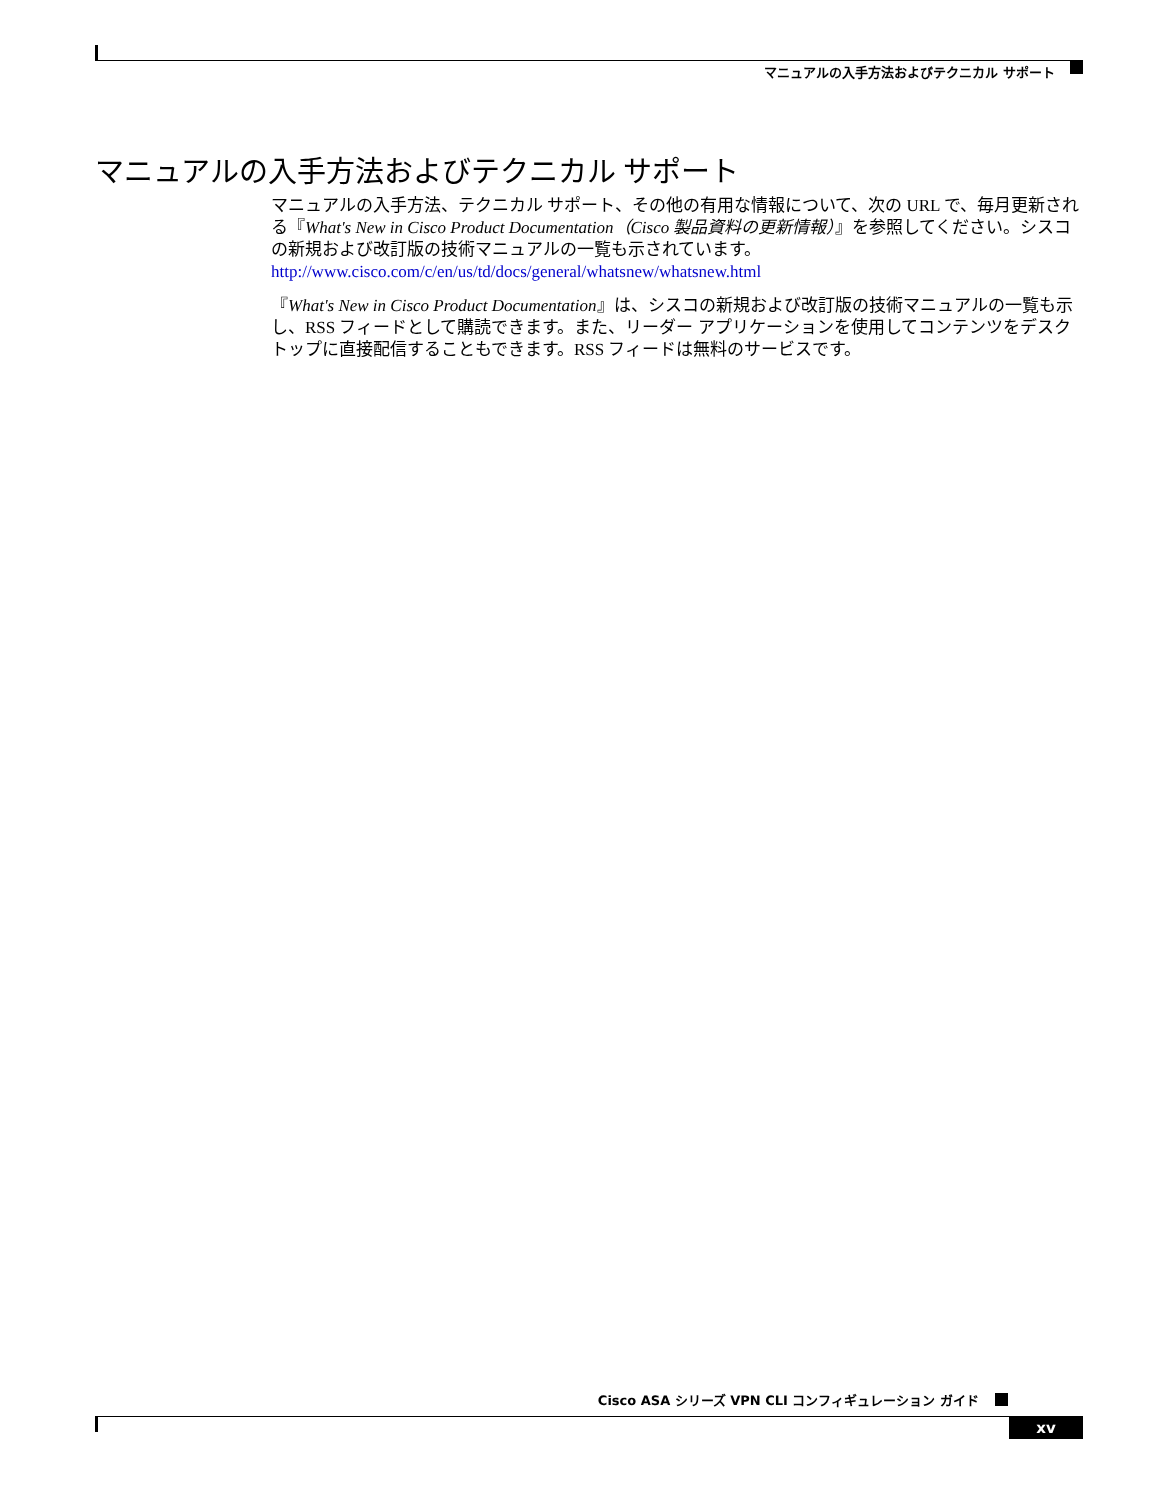マニュアルの入手方法およびテクニカル サポート
マニュアルの入手方法およびテクニカル サポート
マニュアルの入手方法、テクニカル サポート、その他の有用な情報について、次の URL で、毎月更新される『What's New in Cisco Product Documentation（Cisco 製品資料の更新情報）』を参照してください。シスコの新規および改訂版の技術マニュアルの一覧も示されています。
http://www.cisco.com/c/en/us/td/docs/general/whatsnew/whatsnew.html
『What's New in Cisco Product Documentation』は、シスコの新規および改訂版の技術マニュアルの一覧も示し、RSS フィードとして購読できます。また、リーダー アプリケーションを使用してコンテンツをデスクトップに直接配信することもできます。RSS フィードは無料のサービスです。
Cisco ASA シリーズ VPN CLI コンフィギュレーション ガイド
xv